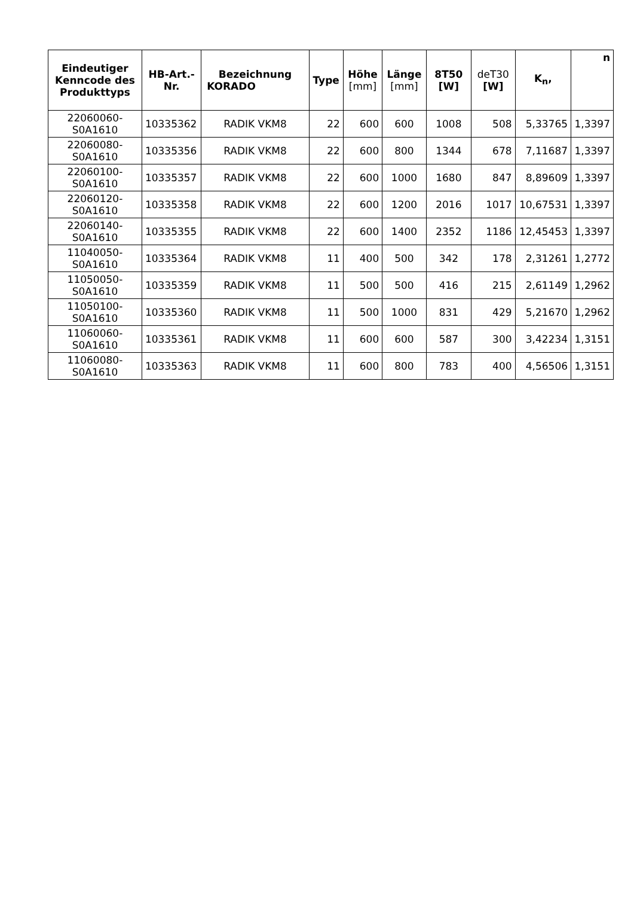| Eindeutiger Kenncode des Produkttyps | HB-Art.-Nr. | Bezeichnung KORADO | Type | Höhe [mm] | Länge [mm] | 8T50 [ W ] | deT30 [W] | K<sub>n</sub>, | n |
| --- | --- | --- | --- | --- | --- | --- | --- | --- | --- |
| 22060060-S0A1610 | 10335362 | RADIK VKM8 | 22 | 600 | 600 | 1008 | 508 | 5,33765 | 1,3397 |
| 22060080-S0A1610 | 10335356 | RADIK VKM8 | 22 | 600 | 800 | 1344 | 678 | 7,11687 | 1,3397 |
| 22060100-S0A1610 | 10335357 | RADIK VKM8 | 22 | 600 | 1000 | 1680 | 847 | 8,89609 | 1,3397 |
| 22060120-S0A1610 | 10335358 | RADIK VKM8 | 22 | 600 | 1200 | 2016 | 1017 | 10,67531 | 1,3397 |
| 22060140-S0A1610 | 10335355 | RADIK VKM8 | 22 | 600 | 1400 | 2352 | 1186 | 12,45453 | 1,3397 |
| 11040050-S0A1610 | 10335364 | RADIK VKM8 | 11 | 400 | 500 | 342 | 178 | 2,31261 | 1,2772 |
| 11050050-S0A1610 | 10335359 | RADIK VKM8 | 11 | 500 | 500 | 416 | 215 | 2,61149 | 1,2962 |
| 11050100-S0A1610 | 10335360 | RADIK VKM8 | 11 | 500 | 1000 | 831 | 429 | 5,21670 | 1,2962 |
| 11060060-S0A1610 | 10335361 | RADIK VKM8 | 11 | 600 | 600 | 587 | 300 | 3,42234 | 1,3151 |
| 11060080-S0A1610 | 10335363 | RADIK VKM8 | 11 | 600 | 800 | 783 | 400 | 4,56506 | 1,3151 |